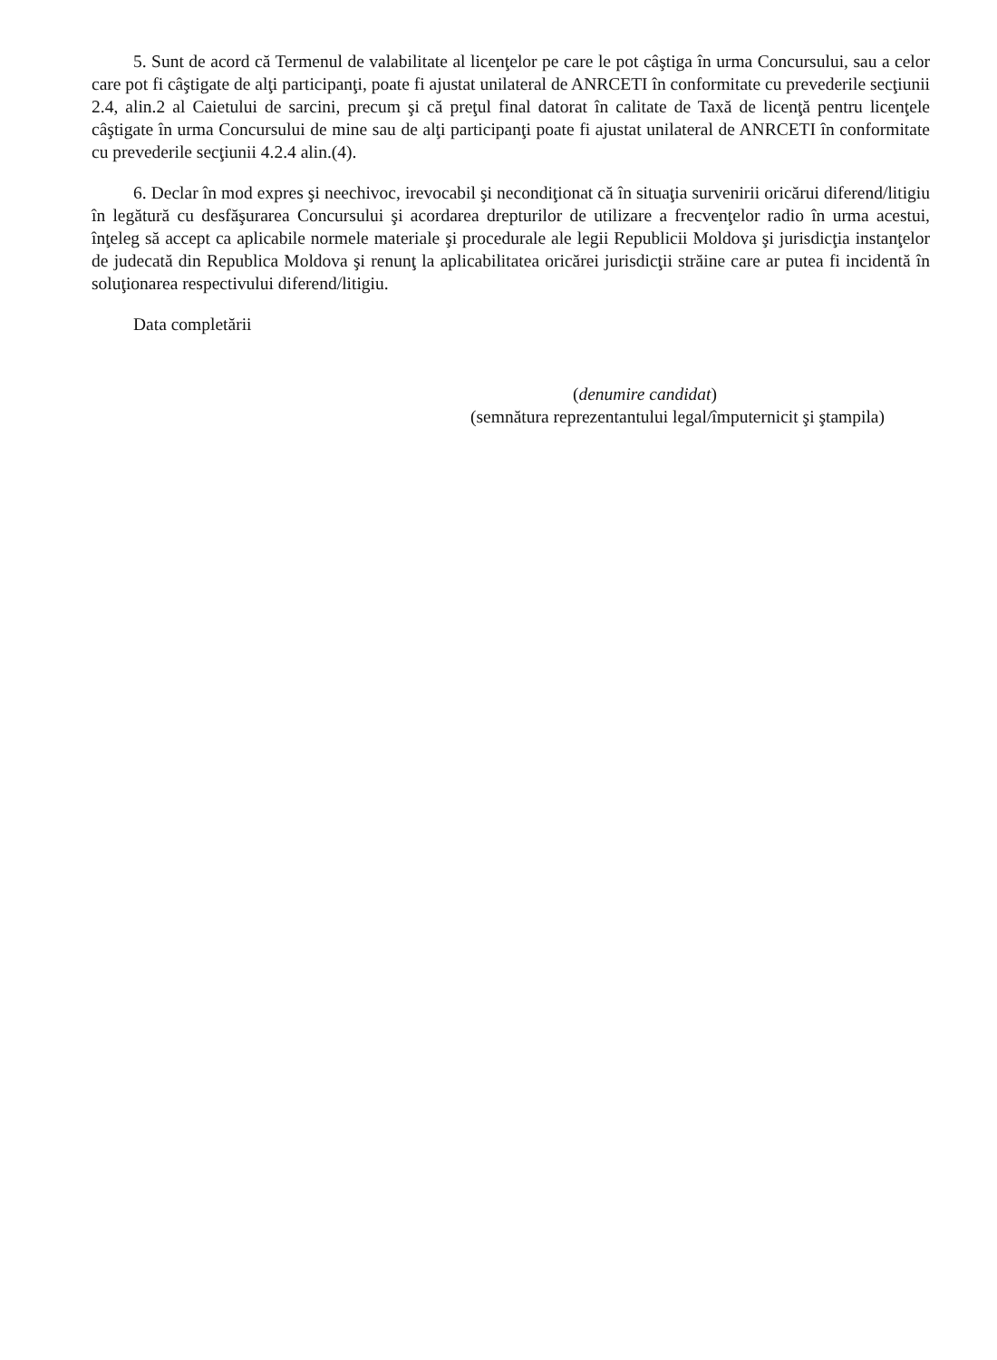5. Sunt de acord că Termenul de valabilitate al licenţelor pe care le pot câştiga în urma Concursului, sau a celor care pot fi câştigate de alţi participanţi, poate fi ajustat unilateral de ANRCETI în conformitate cu prevederile secţiunii 2.4, alin.2 al Caietului de sarcini, precum şi că preţul final datorat în calitate de Taxă de licenţă pentru licenţele câştigate în urma Concursului de mine sau de alţi participanţi poate fi ajustat unilateral de ANRCETI în conformitate cu prevederile secţiunii 4.2.4 alin.(4).
6. Declar în mod expres şi neechivoc, irevocabil şi necondiţionat că în situaţia survenirii oricărui diferend/litigiu în legătură cu desfăşurarea Concursului şi acordarea drepturilor de utilizare a frecvenţelor radio în urma acestui, înţeleg să accept ca aplicabile normele materiale şi procedurale ale legii Republicii Moldova şi jurisdicţia instanţelor de judecată din Republica Moldova şi renunţ la aplicabilitatea oricărei jurisdicţii străine care ar putea fi incidentă în soluţionarea respectivului diferend/litigiu.
Data completării
(denumire candidat)
(semnătura reprezentantului legal/împuternicit şi ştampila)